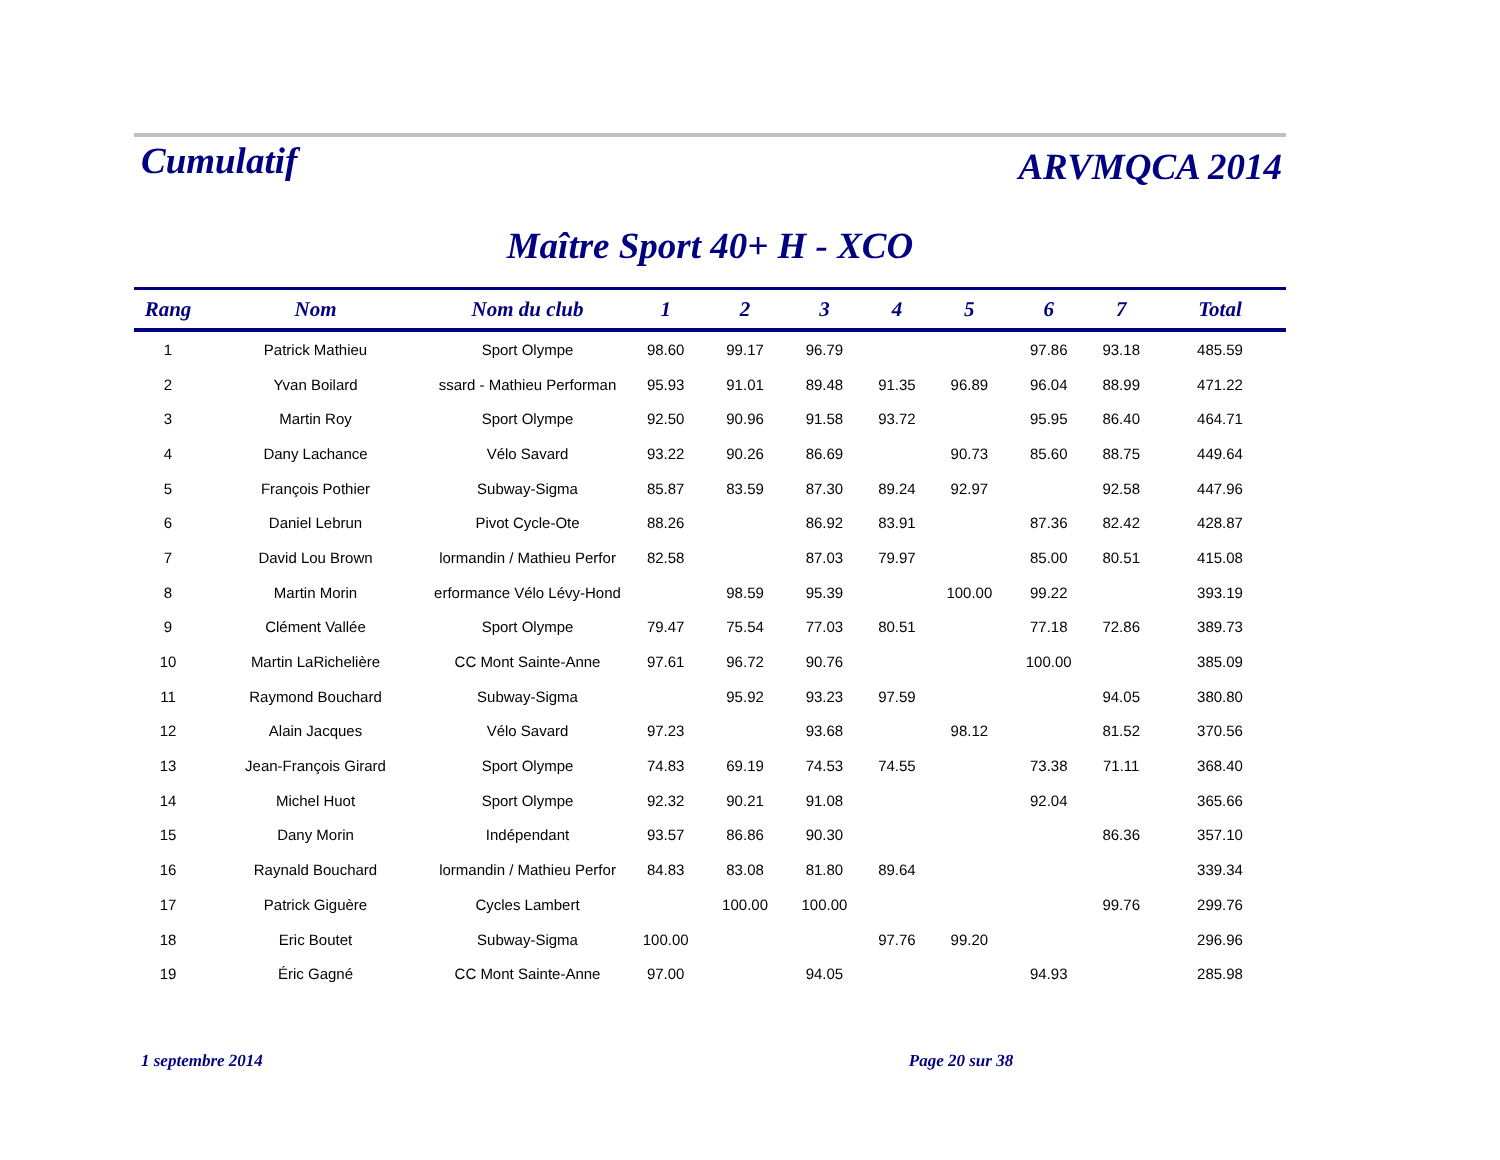Cumulatif
ARVMQCA 2014
Maître Sport 40+ H - XCO
| Rang | Nom | Nom du club | 1 | 2 | 3 | 4 | 5 | 6 | 7 | Total |
| --- | --- | --- | --- | --- | --- | --- | --- | --- | --- | --- |
| 1 | Patrick Mathieu | Sport Olympe | 98.60 | 99.17 | 96.79 | | | 97.86 | 93.18 | 485.59 |
| 2 | Yvan Boilard | ssard - Mathieu Performan | 95.93 | 91.01 | 89.48 | 91.35 | 96.89 | 96.04 | 88.99 | 471.22 |
| 3 | Martin Roy | Sport Olympe | 92.50 | 90.96 | 91.58 | 93.72 | | 95.95 | 86.40 | 464.71 |
| 4 | Dany Lachance | Vélo Savard | 93.22 | 90.26 | 86.69 | | 90.73 | 85.60 | 88.75 | 449.64 |
| 5 | François Pothier | Subway-Sigma | 85.87 | 83.59 | 87.30 | 89.24 | 92.97 | | 92.58 | 447.96 |
| 6 | Daniel Lebrun | Pivot Cycle-Ote | 88.26 | | 86.92 | 83.91 | | 87.36 | 82.42 | 428.87 |
| 7 | David Lou Brown | lormandin / Mathieu Perfor | 82.58 | | 87.03 | 79.97 | | 85.00 | 80.51 | 415.08 |
| 8 | Martin Morin | erformance Vélo Lévy-Hond | | 98.59 | 95.39 | | 100.00 | 99.22 | | 393.19 |
| 9 | Clément Vallée | Sport Olympe | 79.47 | 75.54 | 77.03 | 80.51 | | 77.18 | 72.86 | 389.73 |
| 10 | Martin LaRichelière | CC Mont Sainte-Anne | 97.61 | 96.72 | 90.76 | | | 100.00 | | 385.09 |
| 11 | Raymond Bouchard | Subway-Sigma | | 95.92 | 93.23 | 97.59 | | | 94.05 | 380.80 |
| 12 | Alain Jacques | Vélo Savard | 97.23 | | 93.68 | | 98.12 | | 81.52 | 370.56 |
| 13 | Jean-François Girard | Sport Olympe | 74.83 | 69.19 | 74.53 | 74.55 | | 73.38 | 71.11 | 368.40 |
| 14 | Michel Huot | Sport Olympe | 92.32 | 90.21 | 91.08 | | | 92.04 | | 365.66 |
| 15 | Dany Morin | Indépendant | 93.57 | 86.86 | 90.30 | | | | 86.36 | 357.10 |
| 16 | Raynald Bouchard | lormandin / Mathieu Perfor | 84.83 | 83.08 | 81.80 | 89.64 | | | | 339.34 |
| 17 | Patrick Giguère | Cycles Lambert | | 100.00 | 100.00 | | | | 99.76 | 299.76 |
| 18 | Eric Boutet | Subway-Sigma | 100.00 | | | 97.76 | 99.20 | | | 296.96 |
| 19 | Éric Gagné | CC Mont Sainte-Anne | 97.00 | | 94.05 | | | 94.93 | | 285.98 |
1 septembre 2014 Page 20 sur 38